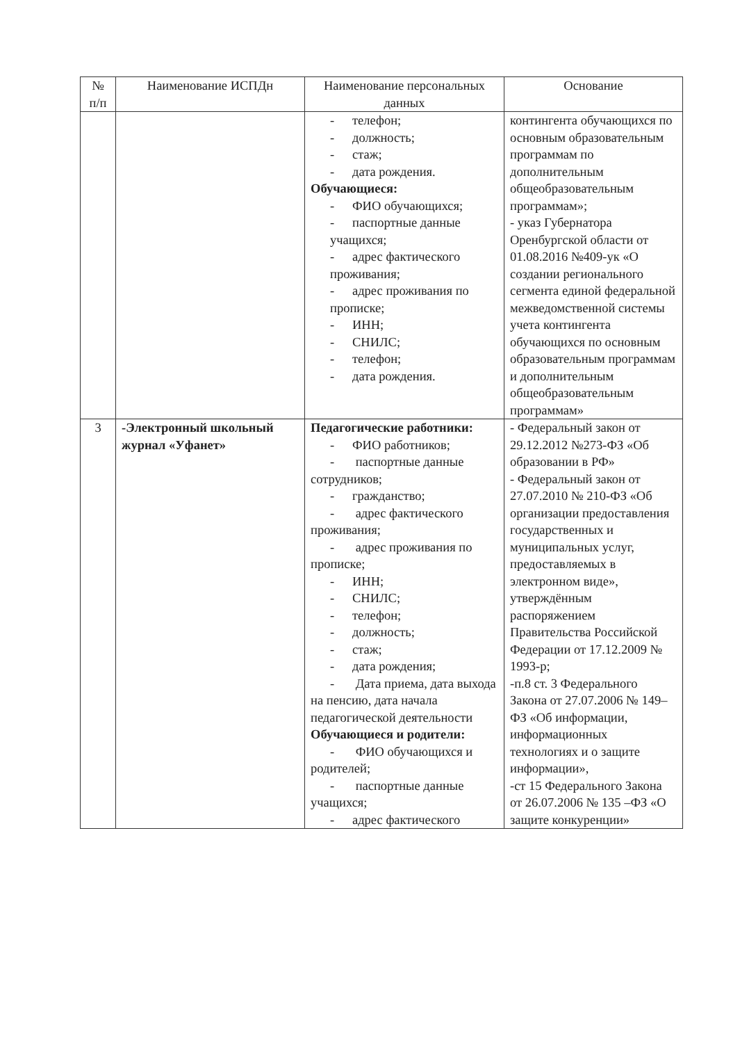| № п/п | Наименование ИСПДн | Наименование персональных данных | Основание |
| --- | --- | --- | --- |
| | | - телефон; - должность; - стаж; - дата рождения. Обучающиеся: - ФИО обучающихся; - паспортные данные учащихся; - адрес фактического проживания; - адрес проживания по прописке; - ИНН; - СНИЛС; - телефон; - дата рождения. | контингента обучающихся по основным образовательным программам по дополнительным общеобразовательным программам»; - указ Губернатора Оренбургской области от 01.08.2016 №409-ук «О создании регионального сегмента единой федеральной межведомственной системы учета контингента обучающихся по основным образовательным программам и дополнительным общеобразовательным программам» |
| 3 | -Электронный школьный журнал «Уфанет» | Педагогические работники: - ФИО работников; - паспортные данные сотрудников; - гражданство; - адрес фактического проживания; - адрес проживания по прописке; - ИНН; - СНИЛС; - телефон; - должность; - стаж; - дата рождения; - Дата приема, дата выхода на пенсию, дата начала педагогической деятельности Обучающиеся и родители: - ФИО обучающихся и родителей; - паспортные данные учащихся; - адрес фактического | - Федеральный закон от 29.12.2012 №273-ФЗ «Об образовании в РФ» - Федеральный закон от 27.07.2010 № 210-ФЗ «Об организации предоставления государственных и муниципальных услуг, предоставляемых в электронном виде», утверждённым распоряжением Правительства Российской Федерации от 17.12.2009 № 1993-р; -п.8 ст. 3 Федерального Закона от 27.07.2006 № 149–ФЗ «Об информации, информационных технологиях и о защите информации», -ст 15 Федерального Закона от 26.07.2006 № 135 –ФЗ «О защите конкуренции» |